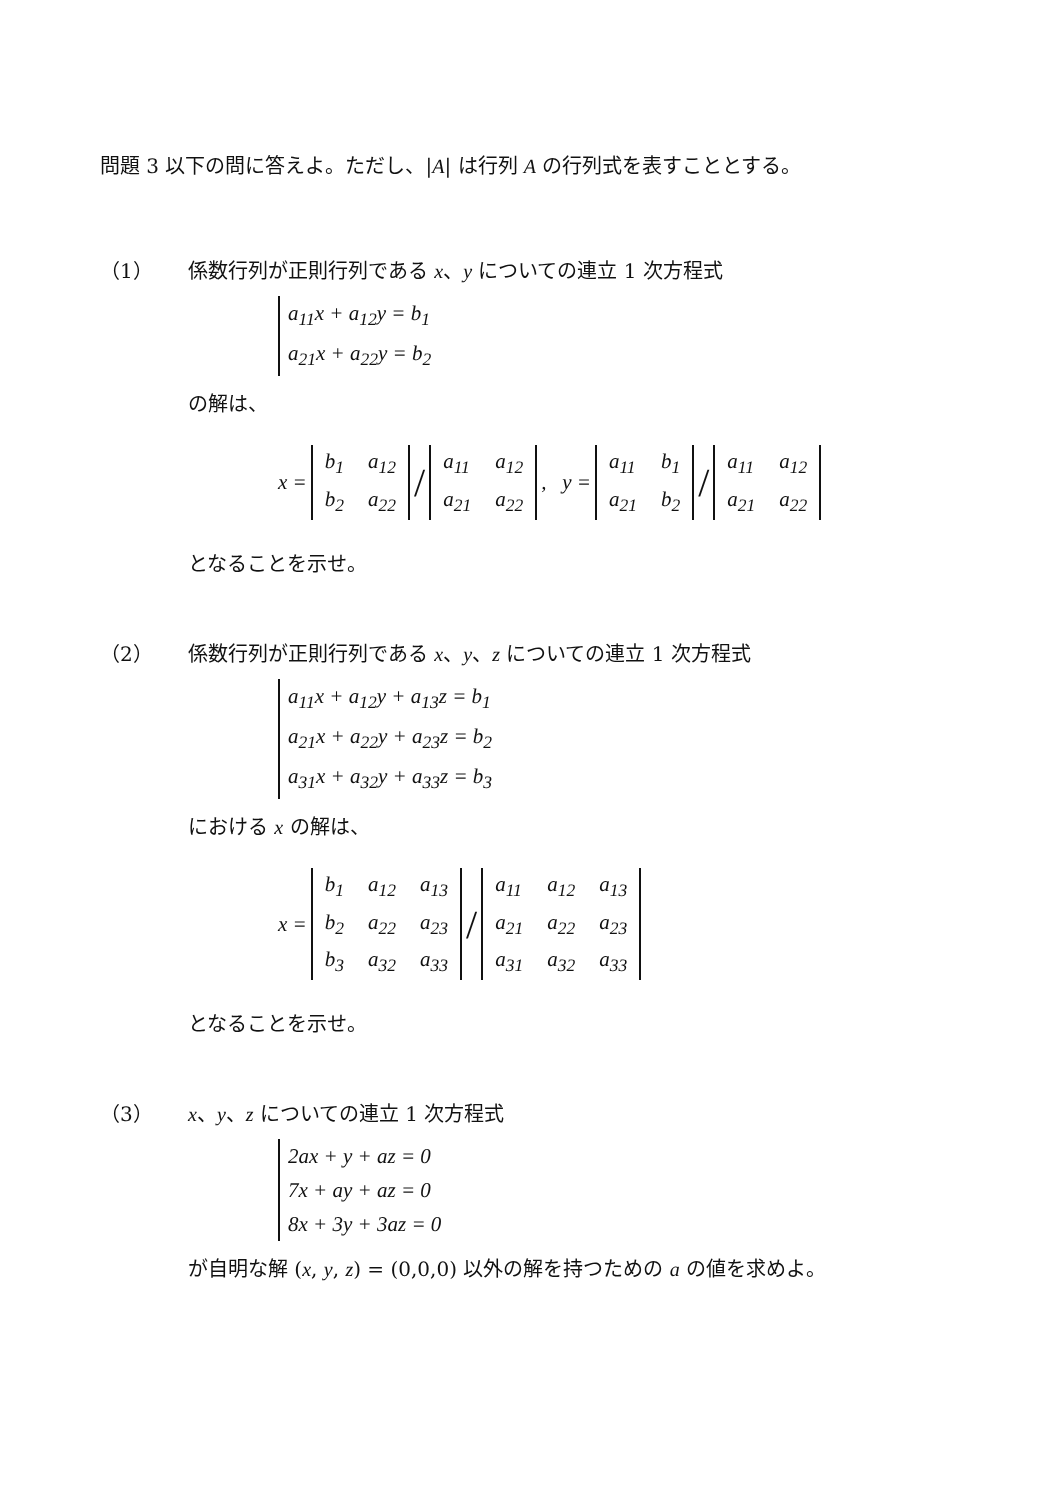問題 3 以下の問に答えよ。ただし、|A| は行列 A の行列式を表すこととする。
（1） 係数行列が正則行列である x、y についての連立 1 次方程式
a<sub>11</sub>x + a<sub>12</sub>y = b<sub>1</sub>
a<sub>21</sub>x + a<sub>22</sub>y = b<sub>2</sub>
の解は、
x =
| b<sub>1</sub> | a<sub>12</sub> |
| b<sub>2</sub> | a<sub>22</sub> |
/
| a<sub>11</sub> | a<sub>12</sub> |
| a<sub>21</sub> | a<sub>22</sub> |
, y =
| a<sub>11</sub> | b<sub>1</sub> |
| a<sub>21</sub> | b<sub>2</sub> |
/
| a<sub>11</sub> | a<sub>12</sub> |
| a<sub>21</sub> | a<sub>22</sub> |
となることを示せ。
（2） 係数行列が正則行列である x、y、z についての連立 1 次方程式
a<sub>11</sub>x + a<sub>12</sub>y + a<sub>13</sub>z = b<sub>1</sub>
a<sub>21</sub>x + a<sub>22</sub>y + a<sub>23</sub>z = b<sub>2</sub>
a<sub>31</sub>x + a<sub>32</sub>y + a<sub>33</sub>z = b<sub>3</sub>
における x の解は、
x =
| b<sub>1</sub> | a<sub>12</sub> | a<sub>13</sub> |
| b<sub>2</sub> | a<sub>22</sub> | a<sub>23</sub> |
| b<sub>3</sub> | a<sub>32</sub> | a<sub>33</sub> |
/
| a<sub>11</sub> | a<sub>12</sub> | a<sub>13</sub> |
| a<sub>21</sub> | a<sub>22</sub> | a<sub>23</sub> |
| a<sub>31</sub> | a<sub>32</sub> | a<sub>33</sub> |
となることを示せ。
（3） x、y、z についての連立 1 次方程式
2ax + y + az = 0
7x + ay + az = 0
8x + 3y + 3az = 0
が自明な解 (x, y, z) = (0,0,0) 以外の解を持つための a の値を求めよ。